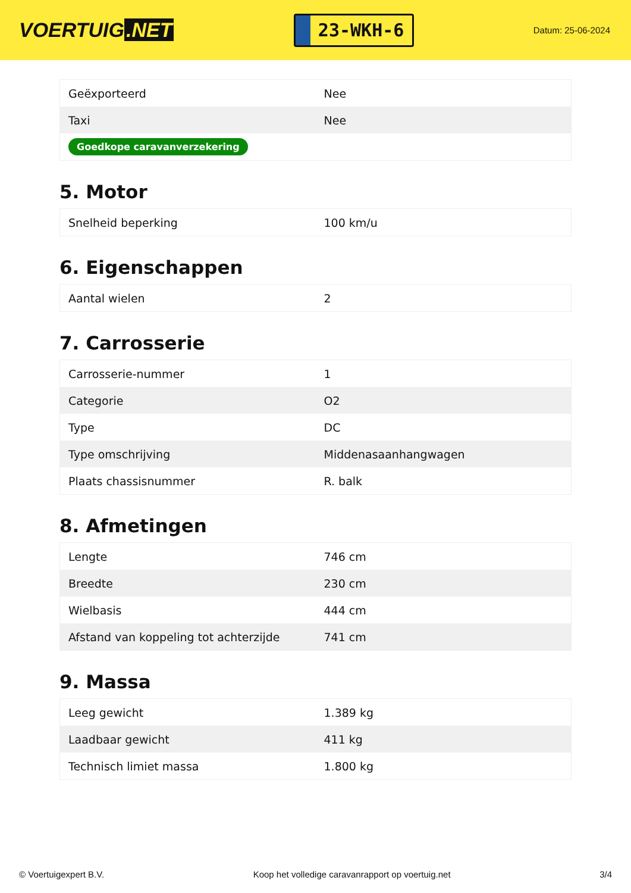VOERTUIG.NET
23-WKH-6
Datum: 25-06-2024
| Geëxporteerd | Nee |
| Taxi | Nee |
| Goedkope caravanverzekering | |
5. Motor
| Snelheid beperking | 100 km/u |
6. Eigenschappen
| Aantal wielen | 2 |
7. Carrosserie
| Carrosserie-nummer | 1 |
| Categorie | O2 |
| Type | DC |
| Type omschrijving | Middenasaanhangwagen |
| Plaats chassisnummer | R. balk |
8. Afmetingen
| Lengte | 746 cm |
| Breedte | 230 cm |
| Wielbasis | 444 cm |
| Afstand van koppeling tot achterzijde | 741 cm |
9. Massa
| Leeg gewicht | 1.389 kg |
| Laadbaar gewicht | 411 kg |
| Technisch limiet massa | 1.800 kg |
© Voertuigexpert B.V. Koop het volledige caravanrapport op voertuig.net 3/4